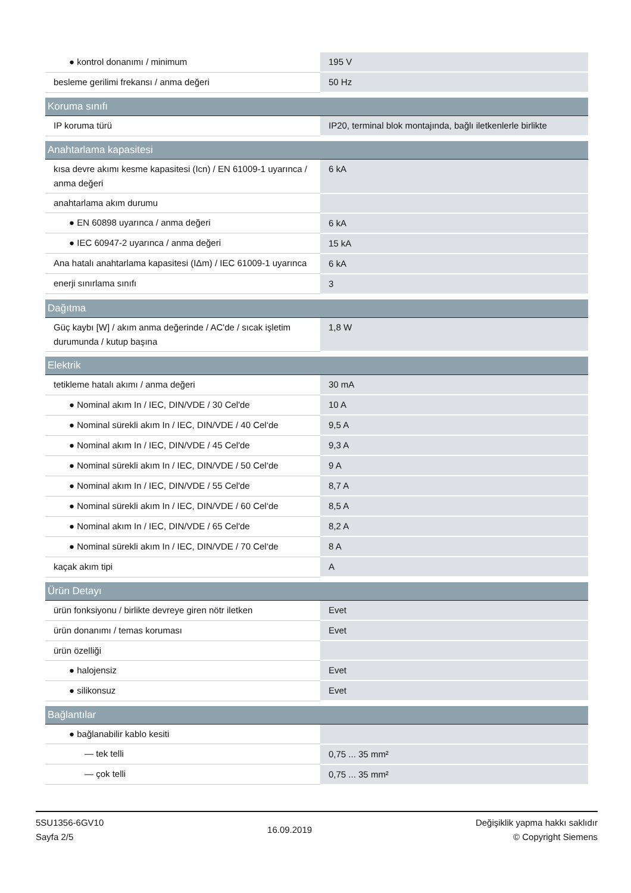| ● kontrol donanımı / minimum | 195 V |
| besleme gerilimi frekansı / anma değeri | 50 Hz |
| Koruma sınıfı | |
| IP koruma türü | IP20, terminal blok montajında, bağlı iletkenlerle birlikte |
| Anahtarlama kapasitesi | |
| kısa devre akımı kesme kapasitesi (Icn) / EN 61009-1 uyarınca / anma değeri | 6 kA |
| anahtarlama akım durumu | |
| ● EN 60898 uyarınca / anma değeri | 6 kA |
| ● IEC 60947-2 uyarınca / anma değeri | 15 kA |
| Ana hatalı anahtarlama kapasitesi (IΔm) / IEC 61009-1 uyarınca | 6 kA |
| enerji sınırlama sınıfı | 3 |
| Dağıtma | |
| Güç kaybı [W] / akım anma değerinde / AC'de / sıcak işletim durumunda / kutup başına | 1,8 W |
| Elektrik | |
| tetikleme hatalı akımı / anma değeri | 30 mA |
| ● Nominal akım In / IEC, DIN/VDE / 30 Cel'de | 10 A |
| ● Nominal sürekli akım In / IEC, DIN/VDE / 40 Cel‘de | 9,5 A |
| ● Nominal akım In / IEC, DIN/VDE / 45 Cel'de | 9,3 A |
| ● Nominal sürekli akım In / IEC, DIN/VDE / 50 Cel‘de | 9 A |
| ● Nominal akım In / IEC, DIN/VDE / 55 Cel'de | 8,7 A |
| ● Nominal sürekli akım In / IEC, DIN/VDE / 60 Cel‘de | 8,5 A |
| ● Nominal akım In / IEC, DIN/VDE / 65 Cel'de | 8,2 A |
| ● Nominal sürekli akım In / IEC, DIN/VDE / 70 Cel‘de | 8 A |
| kaçak akım tipi | A |
| Ürün Detayı | |
| ürün fonksiyonu / birlikte devreye giren nötr iletken | Evet |
| ürün donanımı / temas koruması | Evet |
| ürün özelliği | |
| ● halojensiz | Evet |
| ● silikonsuz | Evet |
| Bağlantılar | |
| ● bağlanabilir kablo kesiti | |
| — tek telli | 0,75 ... 35 mm² |
| — çok telli | 0,75 ... 35 mm² |
5SU1356-6GV10
Sayfa 2/5
16.09.2019
Değişiklik yapma hakkı saklıdır
© Copyright Siemens